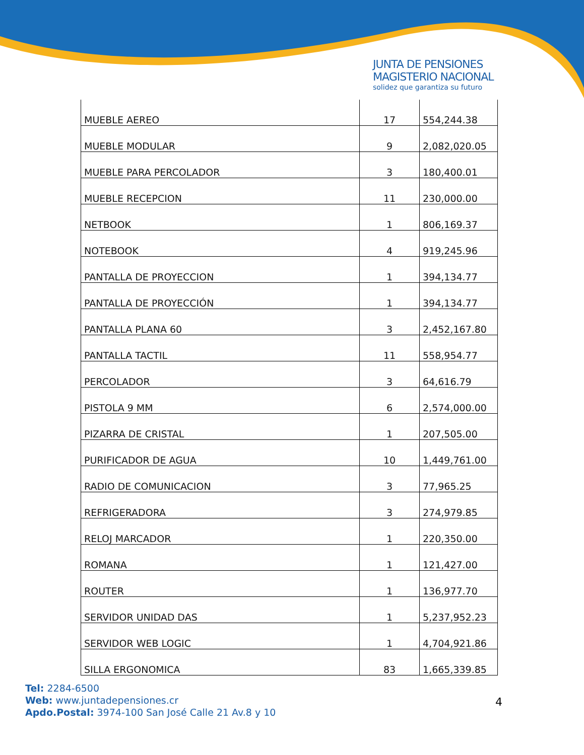JUNTA DE PENSIONES
MAGISTERIO NACIONAL
solidez que garantiza su futuro
| MUEBLE AEREO | 17 | 554,244.38 |
| MUEBLE MODULAR | 9 | 2,082,020.05 |
| MUEBLE PARA PERCOLADOR | 3 | 180,400.01 |
| MUEBLE RECEPCION | 11 | 230,000.00 |
| NETBOOK | 1 | 806,169.37 |
| NOTEBOOK | 4 | 919,245.96 |
| PANTALLA DE PROYECCION | 1 | 394,134.77 |
| PANTALLA DE PROYECCIÓN | 1 | 394,134.77 |
| PANTALLA PLANA 60 | 3 | 2,452,167.80 |
| PANTALLA TACTIL | 11 | 558,954.77 |
| PERCOLADOR | 3 | 64,616.79 |
| PISTOLA 9 MM | 6 | 2,574,000.00 |
| PIZARRA DE CRISTAL | 1 | 207,505.00 |
| PURIFICADOR DE AGUA | 10 | 1,449,761.00 |
| RADIO DE COMUNICACION | 3 | 77,965.25 |
| REFRIGERADORA | 3 | 274,979.85 |
| RELOJ MARCADOR | 1 | 220,350.00 |
| ROMANA | 1 | 121,427.00 |
| ROUTER | 1 | 136,977.70 |
| SERVIDOR UNIDAD DAS | 1 | 5,237,952.23 |
| SERVIDOR WEB LOGIC | 1 | 4,704,921.86 |
| SILLA ERGONOMICA | 83 | 1,665,339.85 |
Tel: 2284-6500
Web: www.juntadepensiones.cr
Apdo.Postal: 3974-100 San José Calle 21 Av.8 y 10
4